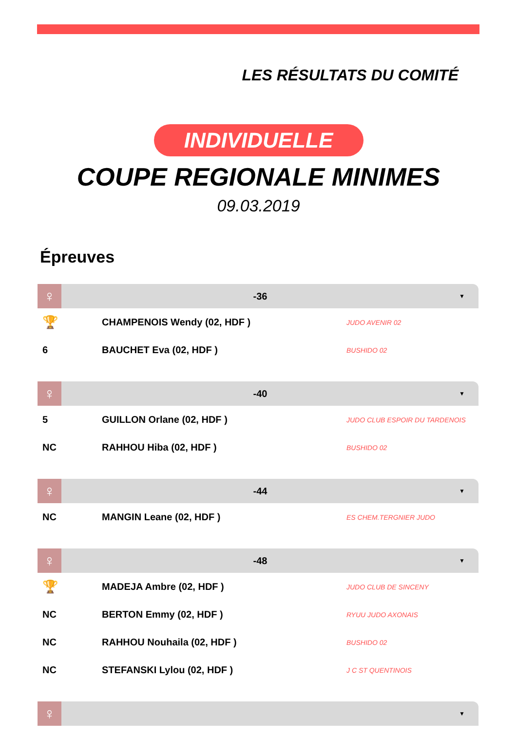LES RÉSULTATS DU COMITÉ
INDIVIDUELLE
COUPE REGIONALE MINIMES
09.03.2019
Épreuves
♀
-36
▼
| 🏆 | CHAMPENOIS Wendy (02, HDF ) | JUDO AVENIR 02 |
| 6 | BAUCHET Eva (02, HDF ) | BUSHIDO 02 |
♀
-40
▼
| 5 | GUILLON Orlane (02, HDF ) | JUDO CLUB ESPOIR DU TARDENOIS |
| NC | RAHHOU Hiba (02, HDF ) | BUSHIDO 02 |
♀
-44
▼
| NC | MANGIN Leane (02, HDF ) | ES CHEM.TERGNIER JUDO |
♀
-48
▼
| 🏆 | MADEJA Ambre (02, HDF ) | JUDO CLUB DE SINCENY |
| NC | BERTON Emmy (02, HDF ) | RYUU JUDO AXONAIS |
| NC | RAHHOU Nouhaila (02, HDF ) | BUSHIDO 02 |
| NC | STEFANSKI Lylou (02, HDF ) | J C ST QUENTINOIS |
♀
▼